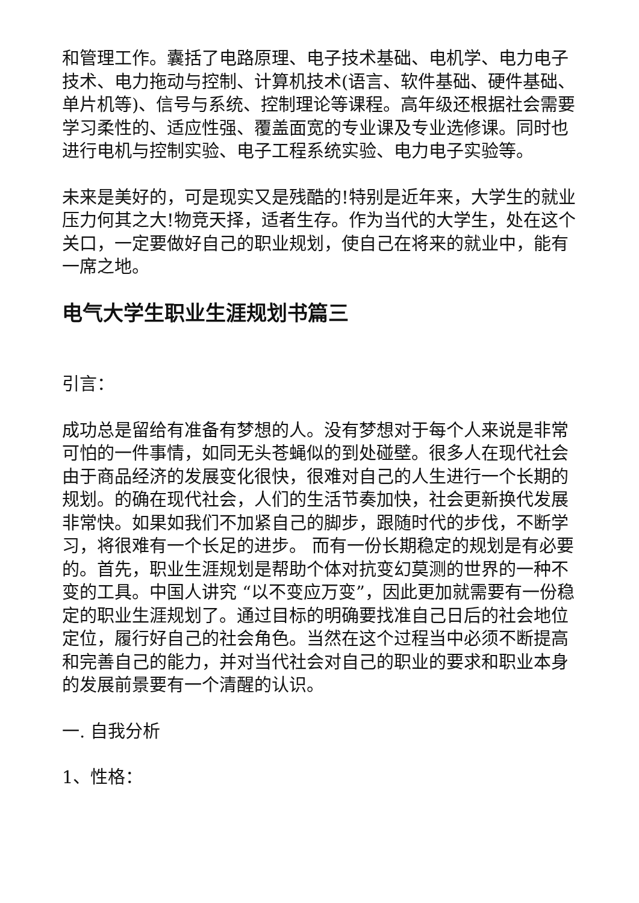和管理工作。囊括了电路原理、电子技术基础、电机学、电力电子技术、电力拖动与控制、计算机技术(语言、软件基础、硬件基础、单片机等)、信号与系统、控制理论等课程。高年级还根据社会需要学习柔性的、适应性强、覆盖面宽的专业课及专业选修课。同时也进行电机与控制实验、电子工程系统实验、电力电子实验等。
未来是美好的，可是现实又是残酷的!特别是近年来，大学生的就业压力何其之大!物竞天择，适者生存。作为当代的大学生，处在这个关口，一定要做好自己的职业规划，使自己在将来的就业中，能有一席之地。
电气大学生职业生涯规划书篇三
引言：
成功总是留给有准备有梦想的人。没有梦想对于每个人来说是非常可怕的一件事情，如同无头苍蝇似的到处碰壁。很多人在现代社会由于商品经济的发展变化很快，很难对自己的人生进行一个长期的规划。的确在现代社会，人们的生活节奏加快，社会更新换代发展非常快。如果如我们不加紧自己的脚步，跟随时代的步伐，不断学习，将很难有一个长足的进步。 而有一份长期稳定的规划是有必要的。首先，职业生涯规划是帮助个体对抗变幻莫测的世界的一种不变的工具。中国人讲究 “以不变应万变”，因此更加就需要有一份稳定的职业生涯规划了。通过目标的明确要找准自己日后的社会地位定位，履行好自己的社会角色。当然在这个过程当中必须不断提高和完善自己的能力，并对当代社会对自己的职业的要求和职业本身的发展前景要有一个清醒的认识。
一. 自我分析
1、性格：